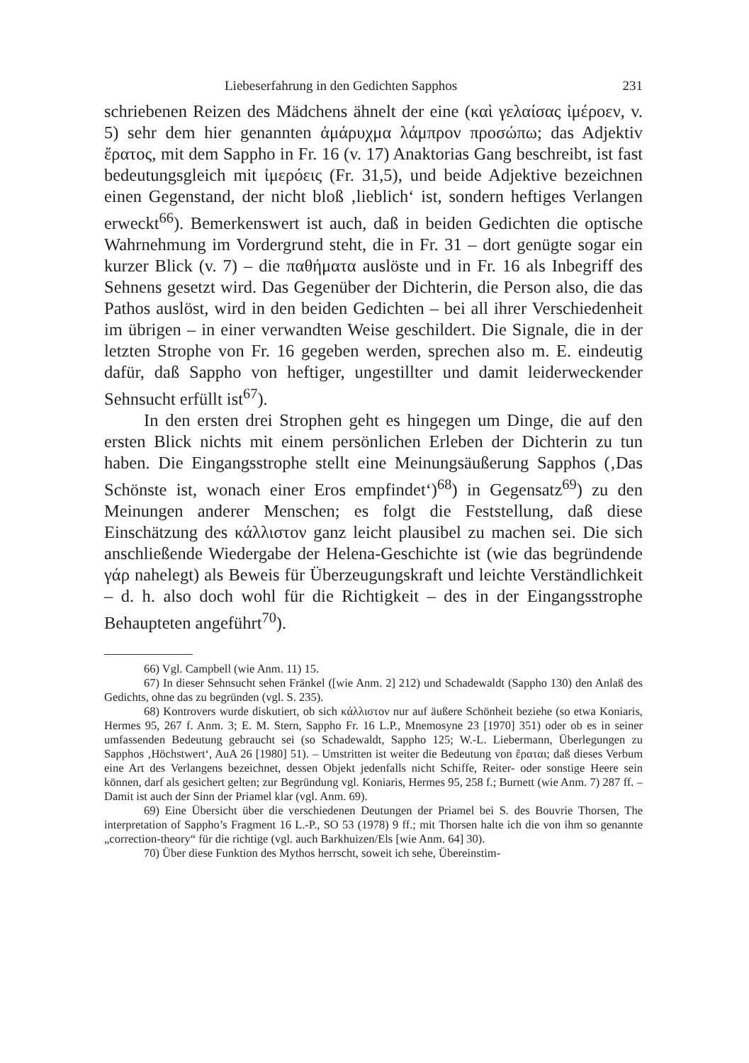Liebeserfahrung in den Gedichten Sapphos 231
schriebenen Reizen des Mädchens ähnelt der eine (καὶ γελαίσας ἰμέροεν, v. 5) sehr dem hier genannten ἀμάρυχμα λάμπρον προσώπω; das Adjektiv ἔρατος, mit dem Sappho in Fr. 16 (v. 17) Anaktorias Gang beschreibt, ist fast bedeutungsgleich mit ἰμερόεις (Fr. 31,5), und beide Adjektive bezeichnen einen Gegenstand, der nicht bloß ‚lieblich‘ ist, sondern heftiges Verlangen erweckt<sup>66</sup>). Bemerkenswert ist auch, daß in beiden Gedichten die optische Wahrnehmung im Vordergrund steht, die in Fr. 31 – dort genügte sogar ein kurzer Blick (v. 7) – die παθήματα auslöste und in Fr. 16 als Inbegriff des Sehnens gesetzt wird. Das Gegenüber der Dichterin, die Person also, die das Pathos auslöst, wird in den beiden Gedichten – bei all ihrer Verschiedenheit im übrigen – in einer verwandten Weise geschildert. Die Signale, die in der letzten Strophe von Fr. 16 gegeben werden, sprechen also m. E. eindeutig dafür, daß Sappho von heftiger, ungestillter und damit leiderweckender Sehnsucht erfüllt ist<sup>67</sup>).
In den ersten drei Strophen geht es hingegen um Dinge, die auf den ersten Blick nichts mit einem persönlichen Erleben der Dichterin zu tun haben. Die Eingangsstrophe stellt eine Meinungsäußerung Sapphos (‚Das Schönste ist, wonach einer Eros empfindet‘)<sup>68</sup>) in Gegensatz<sup>69</sup>) zu den Meinungen anderer Menschen; es folgt die Feststellung, daß diese Einschätzung des κάλλιστον ganz leicht plausibel zu machen sei. Die sich anschließende Wiedergabe der Helena-Geschichte ist (wie das begründende γάρ nahelegt) als Beweis für Überzeugungskraft und leichte Verständlichkeit – d. h. also doch wohl für die Richtigkeit – des in der Eingangsstrophe Behaupteten angeführt<sup>70</sup>).
66) Vgl. Campbell (wie Anm. 11) 15.
67) In dieser Sehnsucht sehen Fränkel ([wie Anm. 2] 212) und Schadewaldt (Sappho 130) den Anlaß des Gedichts, ohne das zu begründen (vgl. S. 235).
68) Kontrovers wurde diskutiert, ob sich κάλλιστον nur auf äußere Schönheit beziehe (so etwa Koniaris, Hermes 95, 267 f. Anm. 3; E. M. Stern, Sappho Fr. 16 L.P., Mnemosyne 23 [1970] 351) oder ob es in seiner umfassenden Bedeutung gebraucht sei (so Schadewaldt, Sappho 125; W.-L. Liebermann, Überlegungen zu Sapphos ‚Höchstwert‘, AuA 26 [1980] 51). – Umstritten ist weiter die Bedeutung von ἔραται; daß dieses Verbum eine Art des Verlangens bezeichnet, dessen Objekt jedenfalls nicht Schiffe, Reiter- oder sonstige Heere sein können, darf als gesichert gelten; zur Begründung vgl. Koniaris, Hermes 95, 258 f.; Burnett (wie Anm. 7) 287 ff. – Damit ist auch der Sinn der Priamel klar (vgl. Anm. 69).
69) Eine Übersicht über die verschiedenen Deutungen der Priamel bei S. des Bouvrie Thorsen, The interpretation of Sappho’s Fragment 16 L.-P., SO 53 (1978) 9 ff.; mit Thorsen halte ich die von ihm so genannte „correction-theory“ für die richtige (vgl. auch Barkhuizen/Els [wie Anm. 64] 30).
70) Über diese Funktion des Mythos herrscht, soweit ich sehe, Übereinstim-